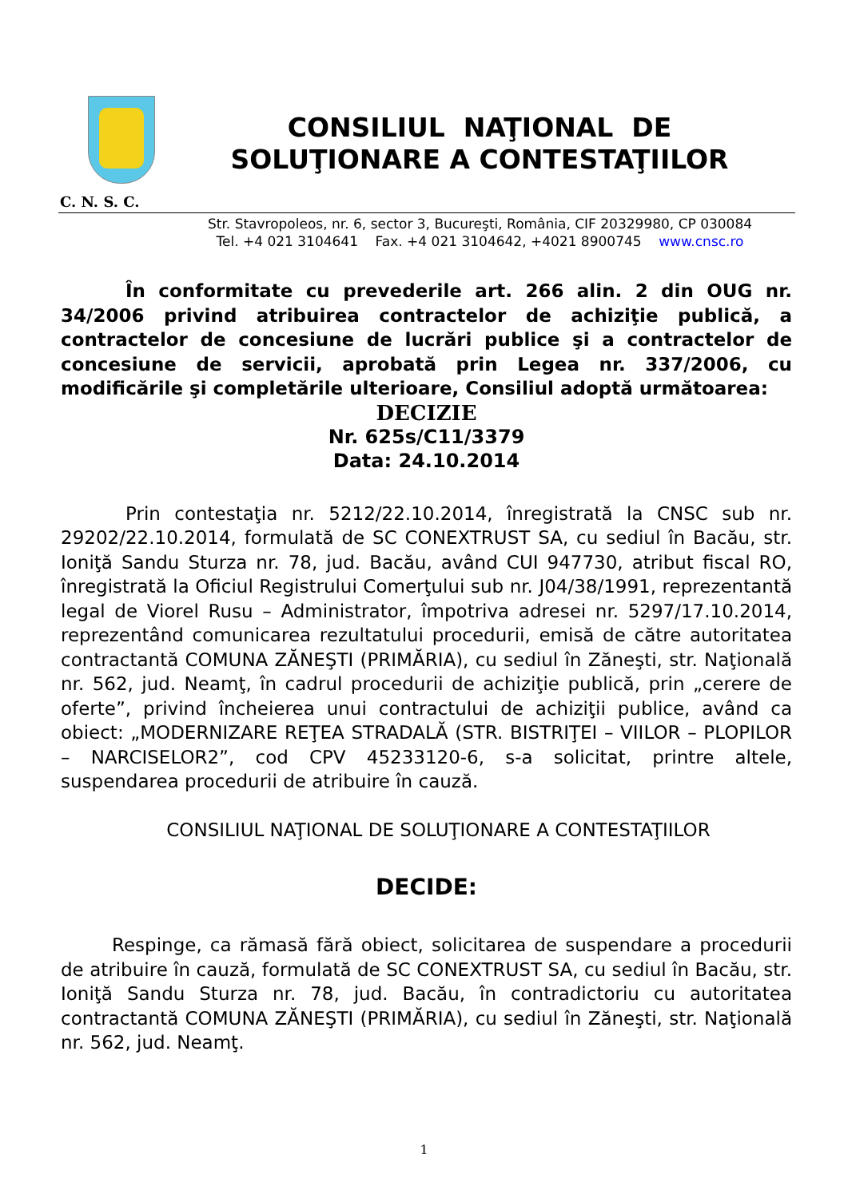CONSILIUL NAŢIONAL DE
SOLUŢIONARE A CONTESTAŢIILOR
C. N. S. C.
Str. Stavropoleos, nr. 6, sector 3, Bucureşti, România, CIF 20329980, CP 030084
Tel. +4 021 3104641 Fax. +4 021 3104642, +4021 8900745 www.cnsc.ro
În conformitate cu prevederile art. 266 alin. 2 din OUG nr. 34/2006 privind atribuirea contractelor de achiziţie publică, a contractelor de concesiune de lucrări publice şi a contractelor de concesiune de servicii, aprobată prin Legea nr. 337/2006, cu modificările şi completările ulterioare, Consiliul adoptă următoarea:
DECIZIE
Nr. 625s/C11/3379
Data: 24.10.2014
Prin contestaţia nr. 5212/22.10.2014, înregistrată la CNSC sub nr. 29202/22.10.2014, formulată de SC CONEXTRUST SA, cu sediul în Bacău, str. Ioniţă Sandu Sturza nr. 78, jud. Bacău, având CUI 947730, atribut fiscal RO, înregistrată la Oficiul Registrului Comerţului sub nr. J04/38/1991, reprezentantă legal de Viorel Rusu – Administrator, împotriva adresei nr. 5297/17.10.2014, reprezentând comunicarea rezultatului procedurii, emisă de către autoritatea contractantă COMUNA ZĂNEŞTI (PRIMĂRIA), cu sediul în Zăneşti, str. Naţională nr. 562, jud. Neamţ, în cadrul procedurii de achiziţie publică, prin „cerere de oferte”, privind încheierea unui contractului de achiziţii publice, având ca obiect: „MODERNIZARE REŢEA STRADALĂ (STR. BISTRIŢEI – VIILOR – PLOPILOR – NARCISELOR2”, cod CPV 45233120-6, s-a solicitat, printre altele, suspendarea procedurii de atribuire în cauză.
CONSILIUL NAŢIONAL DE SOLUŢIONARE A CONTESTAŢIILOR
DECIDE:
Respinge, ca rămasă fără obiect, solicitarea de suspendare a procedurii de atribuire în cauză, formulată de SC CONEXTRUST SA, cu sediul în Bacău, str. Ioniţă Sandu Sturza nr. 78, jud. Bacău, în contradictoriu cu autoritatea contractantă COMUNA ZĂNEŞTI (PRIMĂRIA), cu sediul în Zăneşti, str. Naţională nr. 562, jud. Neamţ.
1